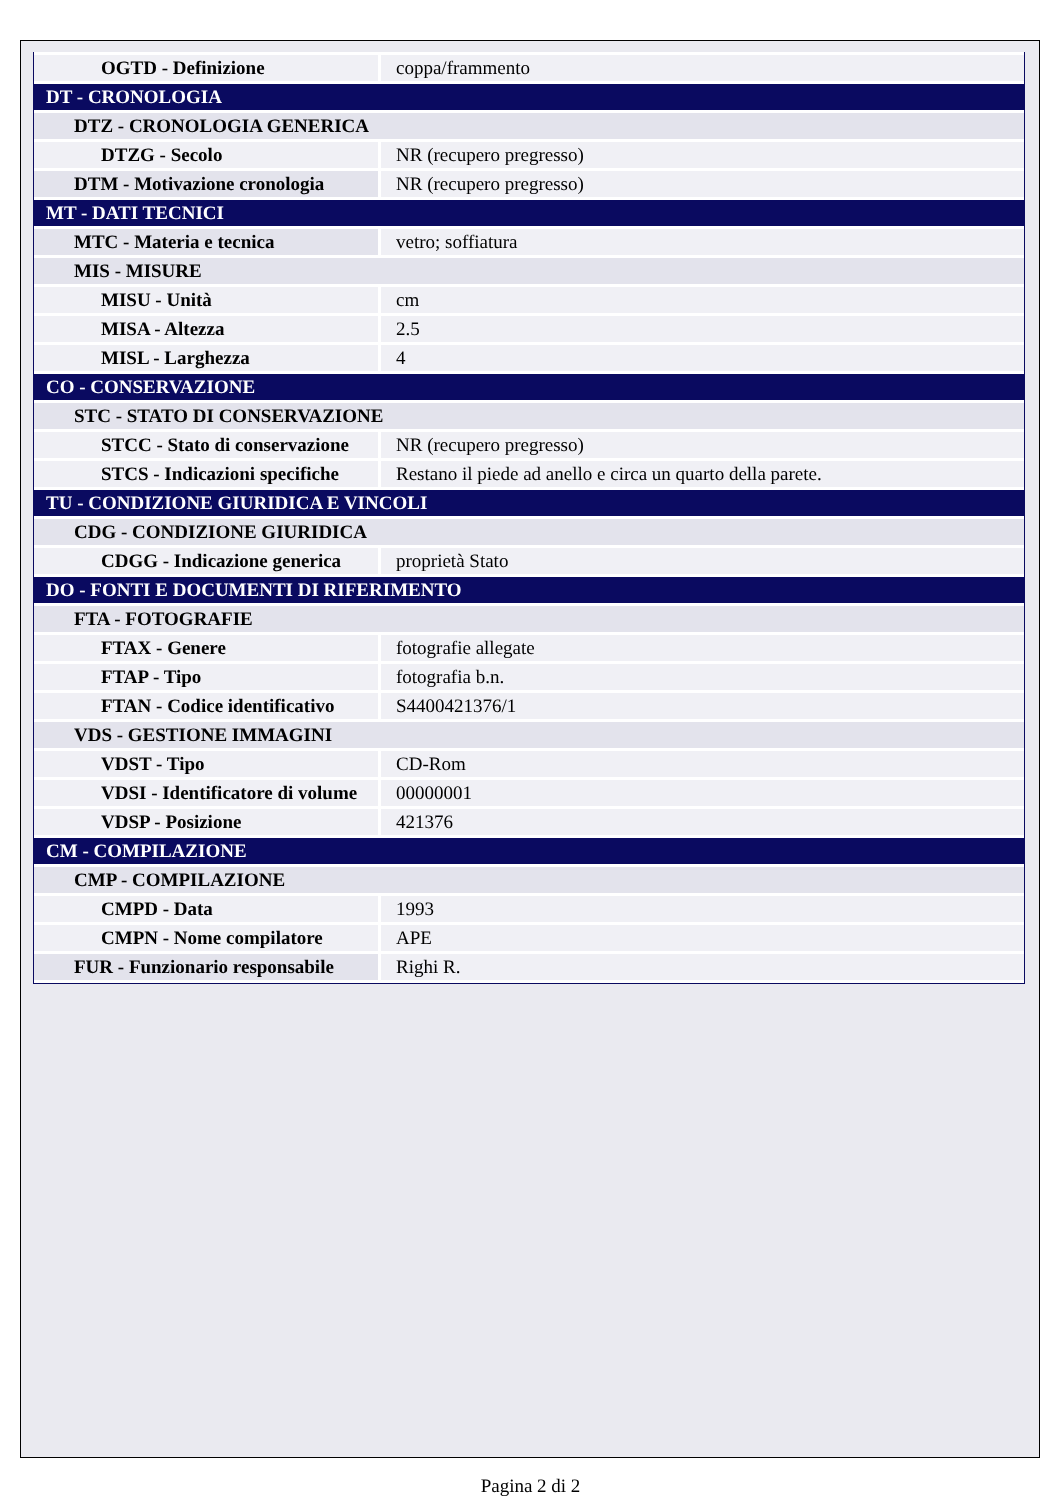| OGTD - Definizione | coppa/frammento |
| DT - CRONOLOGIA | |
| DTZ - CRONOLOGIA GENERICA | |
| DTZG - Secolo | NR (recupero pregresso) |
| DTM - Motivazione cronologia | NR (recupero pregresso) |
| MT - DATI TECNICI | |
| MTC - Materia e tecnica | vetro; soffiatura |
| MIS - MISURE | |
| MISU - Unità | cm |
| MISA - Altezza | 2.5 |
| MISL - Larghezza | 4 |
| CO - CONSERVAZIONE | |
| STC - STATO DI CONSERVAZIONE | |
| STCC - Stato di conservazione | NR (recupero pregresso) |
| STCS - Indicazioni specifiche | Restano il piede ad anello e circa un quarto della parete. |
| TU - CONDIZIONE GIURIDICA E VINCOLI | |
| CDG - CONDIZIONE GIURIDICA | |
| CDGG - Indicazione generica | proprietà Stato |
| DO - FONTI E DOCUMENTI DI RIFERIMENTO | |
| FTA - FOTOGRAFIE | |
| FTAX - Genere | fotografie allegate |
| FTAP - Tipo | fotografia b.n. |
| FTAN - Codice identificativo | S4400421376/1 |
| VDS - GESTIONE IMMAGINI | |
| VDST - Tipo | CD-Rom |
| VDSI - Identificatore di volume | 00000001 |
| VDSP - Posizione | 421376 |
| CM - COMPILAZIONE | |
| CMP - COMPILAZIONE | |
| CMPD - Data | 1993 |
| CMPN - Nome compilatore | APE |
| FUR - Funzionario responsabile | Righi R. |
Pagina 2 di 2